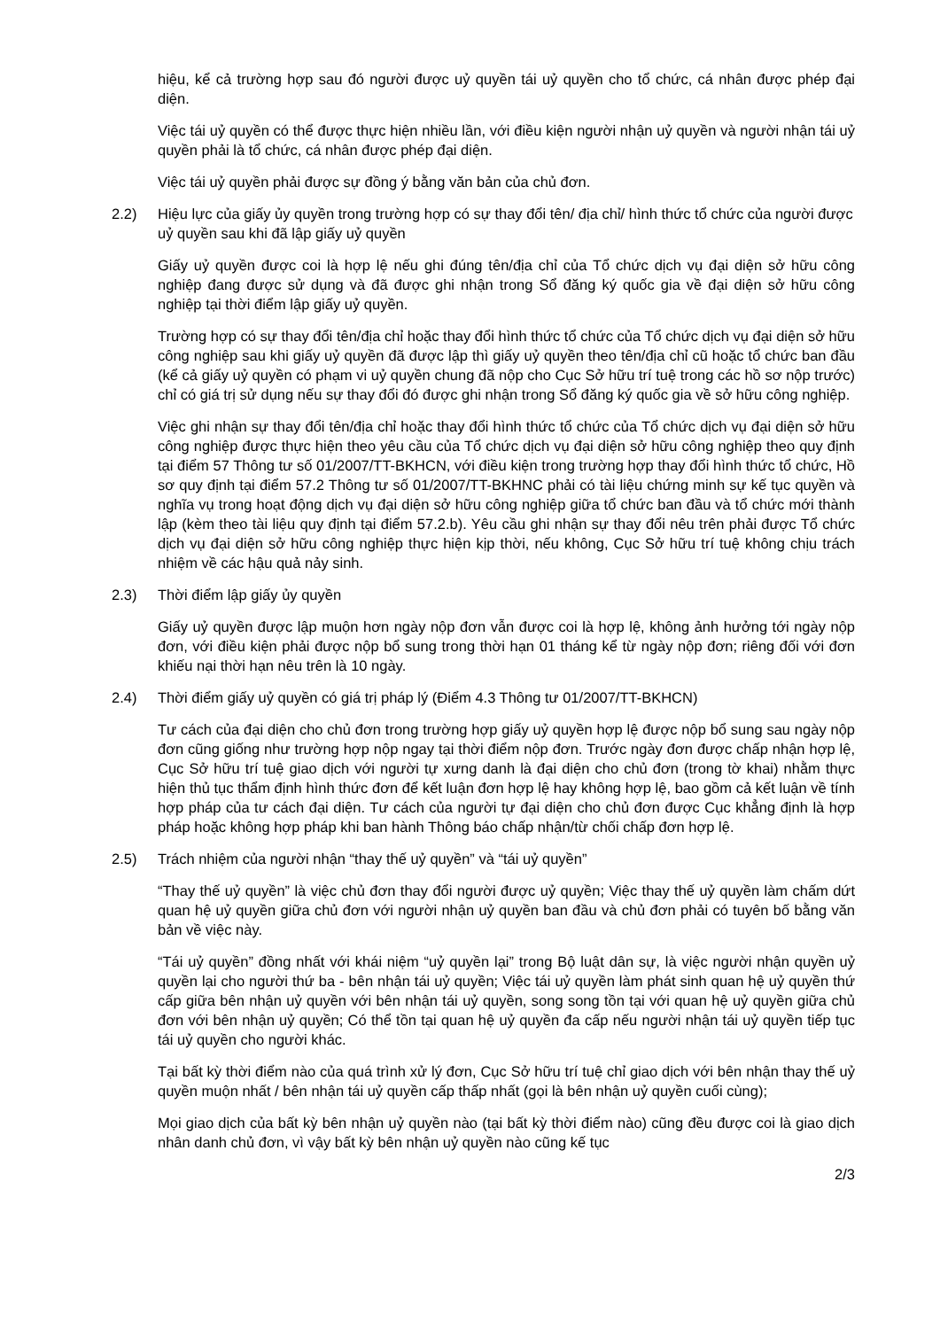hiệu, kể cả trường hợp sau đó người được uỷ quyền tái uỷ quyền cho tổ chức, cá nhân được phép đại diện.
Việc tái uỷ quyền có thể được thực hiện nhiều lần, với điều kiện người nhận uỷ quyền và người nhận tái uỷ quyền phải là tổ chức, cá nhân được phép đại diện.
Việc tái uỷ quyền phải được sự đồng ý bằng văn bản của chủ đơn.
2.2) Hiệu lực của giấy ủy quyền trong trường hợp có sự thay đổi tên/ địa chỉ/ hình thức tổ chức của người được uỷ quyền sau khi đã lập giấy uỷ quyền
Giấy uỷ quyền được coi là hợp lệ nếu ghi đúng tên/địa chỉ của Tổ chức dịch vụ đại diện sở hữu công nghiệp đang được sử dụng và đã được ghi nhận trong Sổ đăng ký quốc gia về đại diện sở hữu công nghiệp tại thời điểm lập giấy uỷ quyền.
Trường hợp có sự thay đổi tên/địa chỉ hoặc thay đổi hình thức tổ chức của Tổ chức dịch vụ đại diện sở hữu công nghiệp sau khi giấy uỷ quyền đã được lập thì giấy uỷ quyền theo tên/địa chỉ cũ hoặc tổ chức ban đầu (kể cả giấy uỷ quyền có phạm vi uỷ quyền chung đã nộp cho Cục Sở hữu trí tuệ trong các hồ sơ nộp trước) chỉ có giá trị sử dụng nếu sự thay đổi đó được ghi nhận trong Sổ đăng ký quốc gia về sở hữu công nghiệp.
Việc ghi nhận sự thay đổi tên/địa chỉ hoặc thay đổi hình thức tổ chức của Tổ chức dịch vụ đại diện sở hữu công nghiệp được thực hiện theo yêu cầu của Tổ chức dịch vụ đại diện sở hữu công nghiệp theo quy định tại điểm 57 Thông tư số 01/2007/TT-BKHCN, với điều kiện trong trường hợp thay đổi hình thức tổ chức, Hồ sơ quy định tại điểm 57.2 Thông tư số 01/2007/TT-BKHNC phải có tài liệu chứng minh sự kế tục quyền và nghĩa vụ trong hoạt động dịch vụ đại diện sở hữu công nghiệp giữa tổ chức ban đầu và tổ chức mới thành lập (kèm theo tài liệu quy định tại điểm 57.2.b). Yêu cầu ghi nhận sự thay đổi nêu trên phải được Tổ chức dịch vụ đại diện sở hữu công nghiệp thực hiện kịp thời, nếu không, Cục Sở hữu trí tuệ không chịu trách nhiệm về các hậu quả nảy sinh.
2.3) Thời điểm lập giấy ủy quyền
Giấy uỷ quyền được lập muộn hơn ngày nộp đơn vẫn được coi là hợp lệ, không ảnh hưởng tới ngày nộp đơn, với điều kiện phải được nộp bổ sung trong thời hạn 01 tháng kể từ ngày nộp đơn; riêng đối với đơn khiếu nại thời hạn nêu trên là 10 ngày.
2.4) Thời điểm giấy uỷ quyền có giá trị pháp lý (Điểm 4.3 Thông tư 01/2007/TT-BKHCN)
Tư cách của đại diện cho chủ đơn trong trường hợp giấy uỷ quyền hợp lệ được nộp bổ sung sau ngày nộp đơn cũng giống như trường hợp nộp ngay tại thời điểm nộp đơn. Trước ngày đơn được chấp nhận hợp lệ, Cục Sở hữu trí tuệ giao dịch với người tự xưng danh là đại diện cho chủ đơn (trong tờ khai) nhằm thực hiện thủ tục thẩm định hình thức đơn để kết luận đơn hợp lệ hay không hợp lệ, bao gồm cả kết luận về tính hợp pháp của tư cách đại diện. Tư cách của người tự đại diện cho chủ đơn được Cục khẳng định là hợp pháp hoặc không hợp pháp khi ban hành Thông báo chấp nhận/từ chối chấp đơn hợp lệ.
2.5) Trách nhiệm của người nhận “thay thế uỷ quyền” và “tái uỷ quyền”
“Thay thế uỷ quyền” là việc chủ đơn thay đổi người được uỷ quyền; Việc thay thế uỷ quyền làm chấm dứt quan hệ uỷ quyền giữa chủ đơn với người nhận uỷ quyền ban đầu và chủ đơn phải có tuyên bố bằng văn bản về việc này.
“Tái uỷ quyền” đồng nhất với khái niệm “uỷ quyền lại” trong Bộ luật dân sự, là việc người nhận quyền uỷ quyền lại cho người thứ ba - bên nhận tái uỷ quyền; Việc tái uỷ quyền làm phát sinh quan hệ uỷ quyền thứ cấp giữa bên nhận uỷ quyền với bên nhận tái uỷ quyền, song song tồn tại với quan hệ uỷ quyền giữa chủ đơn với bên nhận uỷ quyền; Có thể tồn tại quan hệ uỷ quyền đa cấp nếu người nhận tái uỷ quyền tiếp tục tái uỷ quyền cho người khác.
Tại bất kỳ thời điểm nào của quá trình xử lý đơn, Cục Sở hữu trí tuệ chỉ giao dịch với bên nhận thay thế uỷ quyền muộn nhất / bên nhận tái uỷ quyền cấp thấp nhất (gọi là bên nhận uỷ quyền cuối cùng);
Mọi giao dịch của bất kỳ bên nhận uỷ quyền nào (tại bất kỳ thời điểm nào) cũng đều được coi là giao dịch nhân danh chủ đơn, vì vậy bất kỳ bên nhận uỷ quyền nào cũng kế tục
2/3